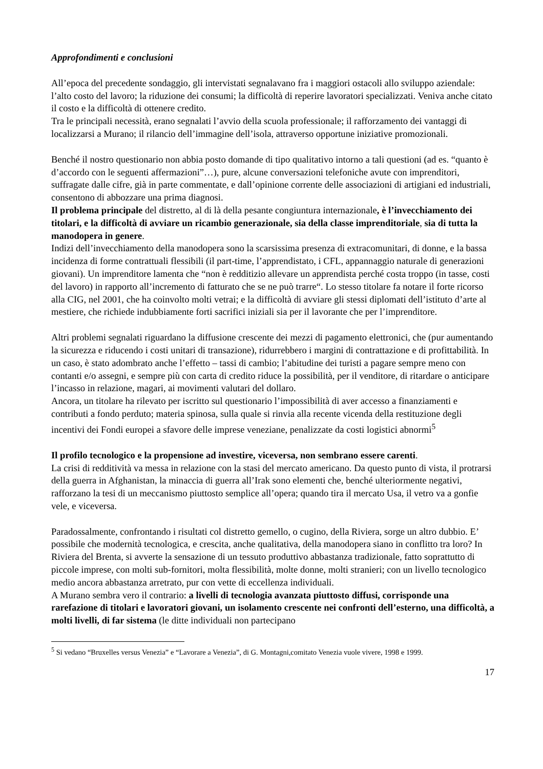Approfondimenti e conclusioni
All’epoca del precedente sondaggio, gli intervistati segnalavano fra i maggiori ostacoli allo sviluppo aziendale: l’alto costo del lavoro; la riduzione dei consumi; la difficoltà di reperire lavoratori specializzati. Veniva anche citato il costo e la difficoltà di ottenere credito.
Tra le principali necessità, erano segnalati l’avvio della scuola professionale; il rafforzamento dei vantaggi di localizzarsi a Murano; il rilancio dell’immagine dell’isola, attraverso opportune iniziative promozionali.
Benché il nostro questionario non abbia posto domande di tipo qualitativo intorno a tali questioni (ad es. “quanto è d’accordo con le seguenti affermazioni”…), pure, alcune conversazioni telefoniche avute con imprenditori, suffragate dalle cifre, già in parte commentate, e dall’opinione corrente delle associazioni di artigiani ed industriali, consentono di abbozzare una prima diagnosi.
Il problema principale del distretto, al di là della pesante congiuntura internazionale, è l’invecchiamento dei titolari, e la difficoltà di avviare un ricambio generazionale, sia della classe imprenditoriale, sia di tutta la manodopera in genere.
Indizi dell’invecchiamento della manodopera sono la scarsissima presenza di extracomunitari, di donne, e la bassa incidenza di forme contrattuali flessibili (il part-time, l’apprendistato, i CFL, appannaggio naturale di generazioni giovani). Un imprenditore lamenta che “non è redditizio allevare un apprendista perché costa troppo (in tasse, costi del lavoro) in rapporto all’incremento di fatturato che se ne può trarre“. Lo stesso titolare fa notare il forte ricorso alla CIG, nel 2001, che ha coinvolto molti vetrai; e la difficoltà di avviare gli stessi diplomati dell’istituto d’arte al mestiere, che richiede indubbiamente forti sacrifici iniziali sia per il lavorante che per l’imprenditore.
Altri problemi segnalati riguardano la diffusione crescente dei mezzi di pagamento elettronici, che (pur aumentando la sicurezza e riducendo i costi unitari di transazione), ridurrebbero i margini di contrattazione e di profittabilità. In un caso, è stato adombrato anche l’effetto – tassi di cambio; l’abitudine dei turisti a pagare sempre meno con contanti e/o assegni, e sempre più con carta di credito riduce la possibilità, per il venditore, di ritardare o anticipare l’incasso in relazione, magari, ai movimenti valutari del dollaro.
Ancora, un titolare ha rilevato per iscritto sul questionario l’impossibilità di aver accesso a finanziamenti e contributi a fondo perduto; materia spinosa, sulla quale si rinvia alla recente vicenda della restituzione degli incentivi dei Fondi europei a sfavore delle imprese veneziane, penalizzate da costi logistici abnormi<sup>5</sup>
Il profilo tecnologico e la propensione ad investire, viceversa, non sembrano essere carenti.
La crisi di redditività va messa in relazione con la stasi del mercato americano. Da questo punto di vista, il protrarsi della guerra in Afghanistan, la minaccia di guerra all’Irak sono elementi che, benché ulteriormente negativi, rafforzano la tesi di un meccanismo piuttosto semplice all’opera; quando tira il mercato Usa, il vetro va a gonfie vele, e viceversa.
Paradossalmente, confrontando i risultati col distretto gemello, o cugino, della Riviera, sorge un altro dubbio. E’ possibile che modernità tecnologica, e crescita, anche qualitativa, della manodopera siano in conflitto tra loro? In Riviera del Brenta, si avverte la sensazione di un tessuto produttivo abbastanza tradizionale, fatto soprattutto di piccole imprese, con molti sub-fornitori, molta flessibilità, molte donne, molti stranieri; con un livello tecnologico medio ancora abbastanza arretrato, pur con vette di eccellenza individuali.
A Murano sembra vero il contrario: a livelli di tecnologia avanzata piuttosto diffusi, corrisponde una rarefazione di titolari e lavoratori giovani, un isolamento crescente nei confronti dell’esterno, una difficoltà, a molti livelli, di far sistema (le ditte individuali non partecipano
<sup>5</sup> Si vedano “Bruxelles versus Venezia” e “Lavorare a Venezia”, di G. Montagni,comitato Venezia vuole vivere, 1998 e 1999.
17